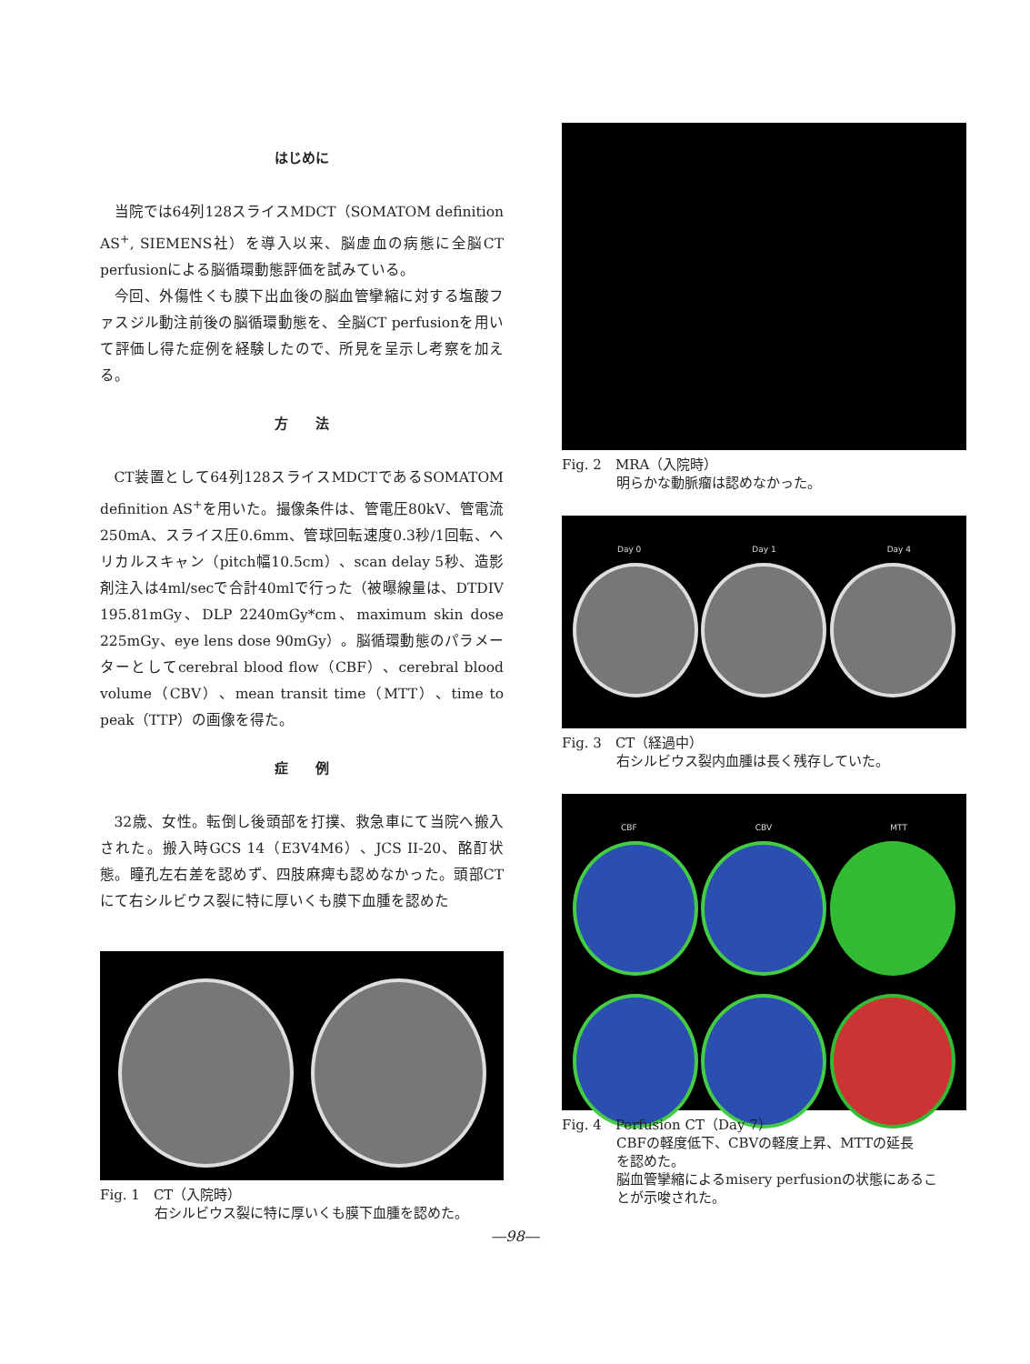はじめに
当院では64列128スライスMDCT（SOMATOM definition AS<sup>+</sup>, SIEMENS社）を導入以来、脳虚血の病態に全脳CT perfusionによる脳循環動態評価を試みている。
今回、外傷性くも膜下出血後の脳血管攣縮に対する塩酸ファスジル動注前後の脳循環動態を、全脳CT perfusionを用いて評価し得た症例を経験したので、所見を呈示し考察を加える。
方　　法
CT装置として64列128スライスMDCTであるSOMATOM definition AS<sup>+</sup>を用いた。撮像条件は、管電圧80kV、管電流250mA、スライス圧0.6mm、管球回転速度0.3秒/1回転、ヘリカルスキャン（pitch幅10.5cm）、scan delay 5秒、造影剤注入は4ml/secで合計40mlで行った（被曝線量は、DTDIV 195.81mGy、DLP 2240mGy*cm、maximum skin dose 225mGy、eye lens dose 90mGy）。脳循環動態のパラメーターとしてcerebral blood flow（CBF）、cerebral blood volume（CBV）、mean transit time（MTT）、time to peak（TTP）の画像を得た。
症　　例
32歳、女性。転倒し後頭部を打撲、救急車にて当院へ搬入された。搬入時GCS 14（E3V4M6）、JCS II-20、酩酊状態。瞳孔左右差を認めず、四肢麻痺も認めなかった。頭部CTにて右シルビウス裂に特に厚いくも膜下血腫を認めた
Fig. 1　CT（入院時）
右シルビウス裂に特に厚いくも膜下血腫を認めた。
Fig. 2　MRA（入院時）
明らかな動脈瘤は認めなかった。
Day 0 Day 1 Day 4
Fig. 3　CT（経過中）
右シルビウス裂内血腫は長く残存していた。
CBF CBV MTT
Fig. 4　Perfusion CT（Day 7）
CBFの軽度低下、CBVの軽度上昇、MTTの延長
を認めた。
脳血管攣縮によるmisery perfusionの状態にあるこ
とが示唆された。
―98―